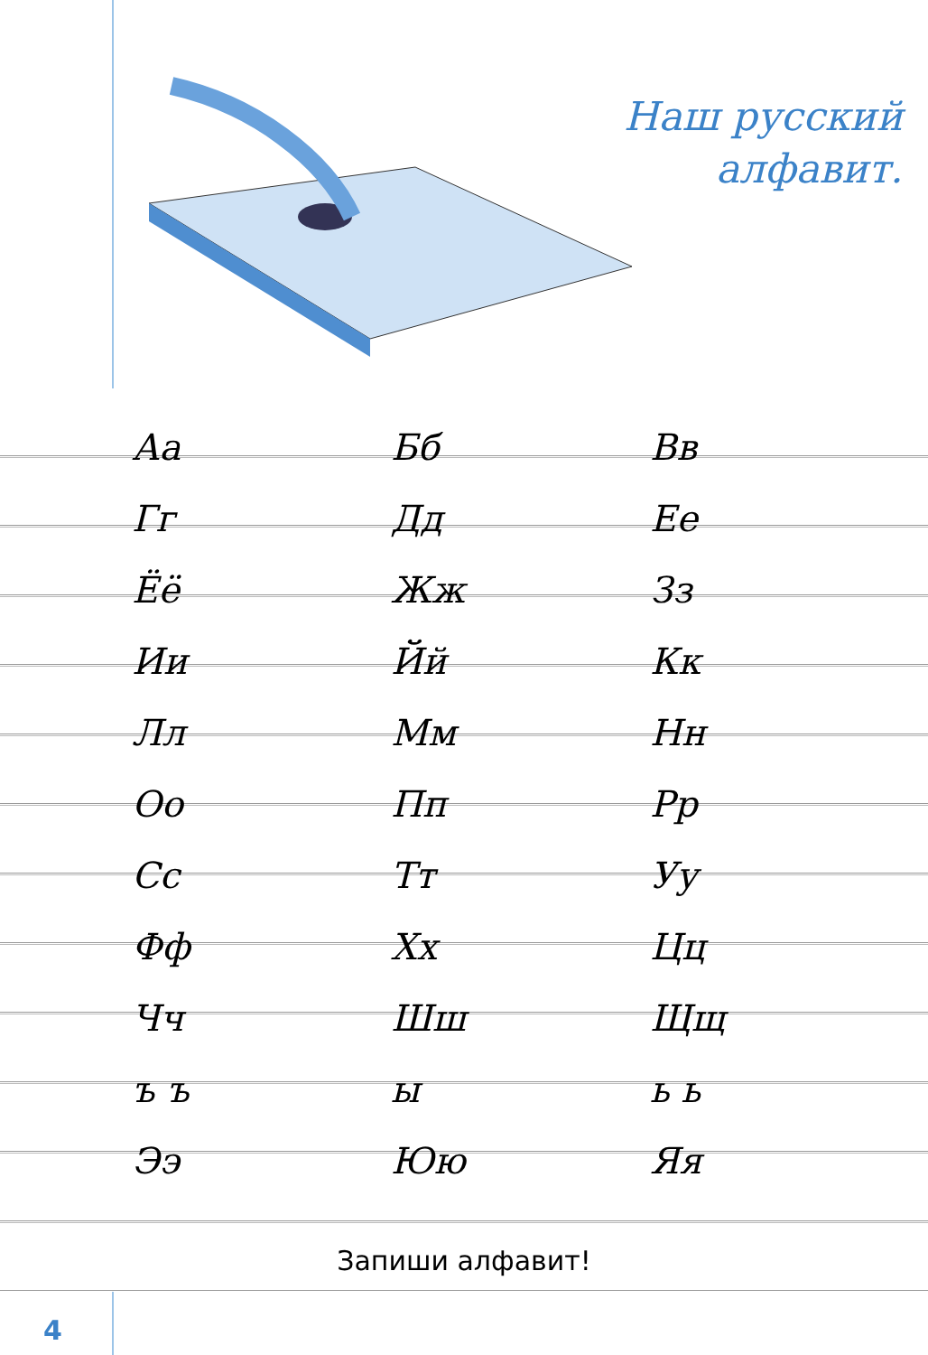Наш русский
алфавит.
| Аа | Бб | Вв |
| Гг | Дд | Ее |
| Ёё | Жж | Зз |
| Ии | Йй | Кк |
| Лл | Мм | Нн |
| Оо | Пп | Рр |
| Сс | Тт | Уу |
| Фф | Хх | Цц |
| Чч | Шш | Щщ |
| ъ ъ | ы | ь ь |
| Ээ | Юю | Яя |
Запиши алфавит!
4